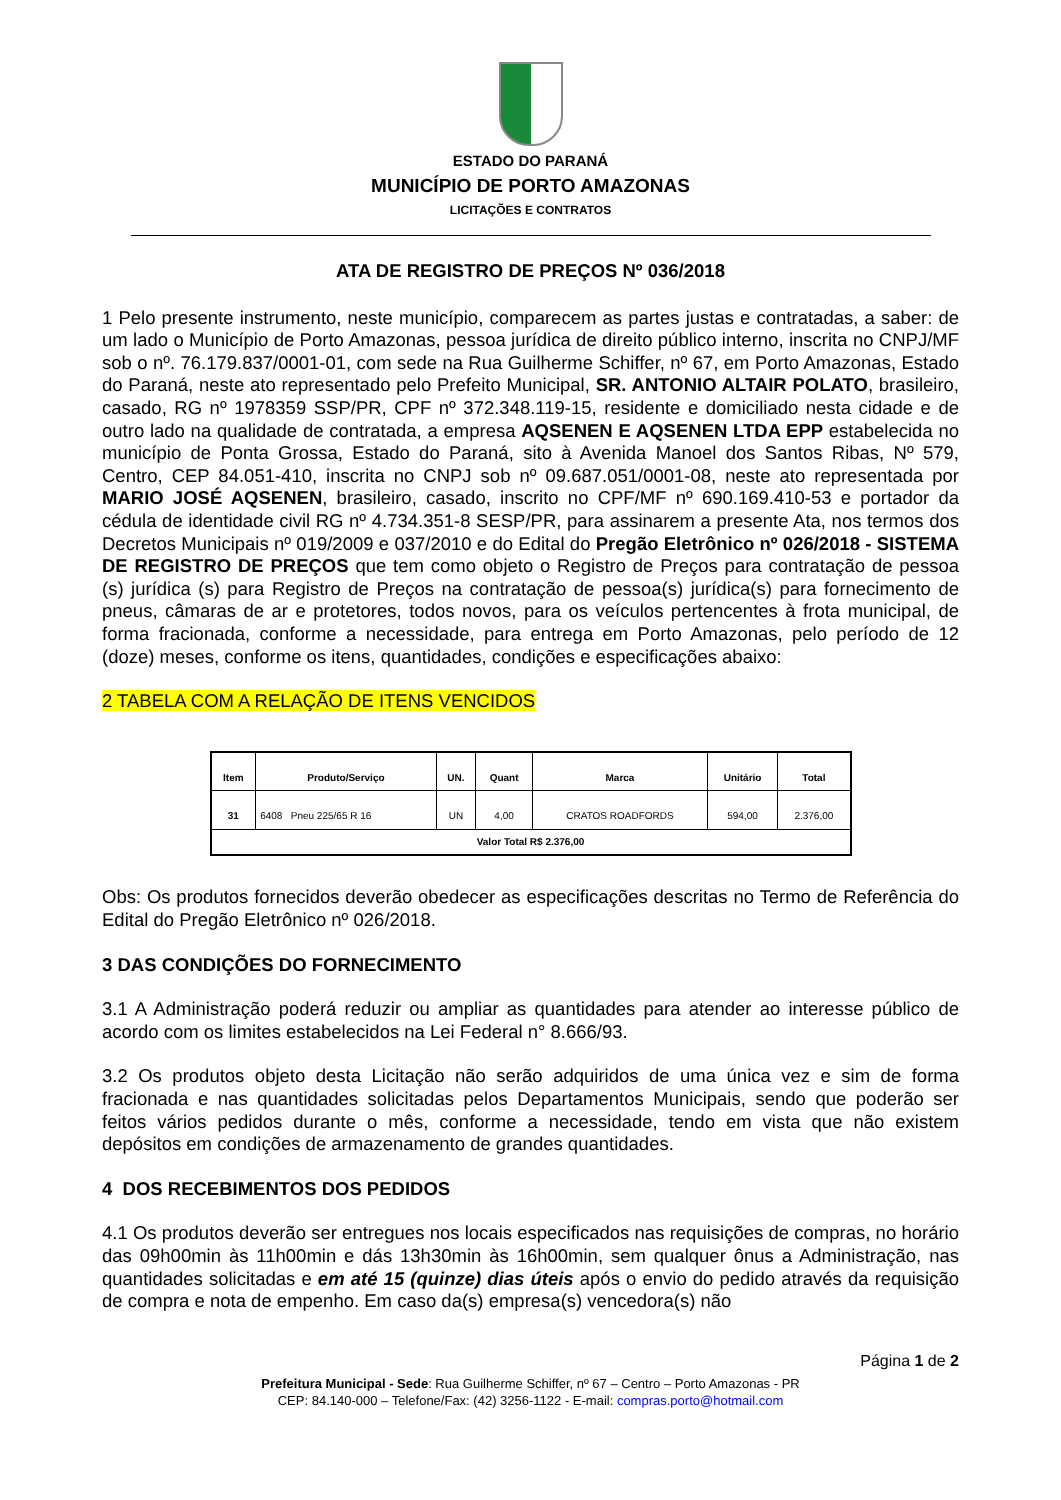ESTADO DO PARANÁ
MUNICÍPIO DE PORTO AMAZONAS
LICITAÇÕES E CONTRATOS
ATA DE REGISTRO DE PREÇOS Nº 036/2018
1 Pelo presente instrumento, neste município, comparecem as partes justas e contratadas, a saber: de um lado o Município de Porto Amazonas, pessoa jurídica de direito público interno, inscrita no CNPJ/MF sob o nº. 76.179.837/0001-01, com sede na Rua Guilherme Schiffer, nº 67, em Porto Amazonas, Estado do Paraná, neste ato representado pelo Prefeito Municipal, SR. ANTONIO ALTAIR POLATO, brasileiro, casado, RG nº 1978359 SSP/PR, CPF nº 372.348.119-15, residente e domiciliado nesta cidade e de outro lado na qualidade de contratada, a empresa AQSENEN E AQSENEN LTDA EPP estabelecida no município de Ponta Grossa, Estado do Paraná, sito à Avenida Manoel dos Santos Ribas, Nº 579, Centro, CEP 84.051-410, inscrita no CNPJ sob nº 09.687.051/0001-08, neste ato representada por MARIO JOSÉ AQSENEN, brasileiro, casado, inscrito no CPF/MF nº 690.169.410-53 e portador da cédula de identidade civil RG nº 4.734.351-8 SESP/PR, para assinarem a presente Ata, nos termos dos Decretos Municipais nº 019/2009 e 037/2010 e do Edital do Pregão Eletrônico nº 026/2018 - SISTEMA DE REGISTRO DE PREÇOS que tem como objeto o Registro de Preços para contratação de pessoa (s) jurídica (s) para Registro de Preços na contratação de pessoa(s) jurídica(s) para fornecimento de pneus, câmaras de ar e protetores, todos novos, para os veículos pertencentes à frota municipal, de forma fracionada, conforme a necessidade, para entrega em Porto Amazonas, pelo período de 12 (doze) meses, conforme os itens, quantidades, condições e especificações abaixo:
2 TABELA COM A RELAÇÃO DE ITENS VENCIDOS
| Item | Produto/Serviço | UN. | Quant | Marca | Unitário | Total |
| --- | --- | --- | --- | --- | --- | --- |
| 31 | 6408 Pneu 225/65 R 16 | UN | 4,00 | CRATOS ROADFORDS | 594,00 | 2.376,00 |
| Valor Total R$ 2.376,00 | | | | | | |
Obs: Os produtos fornecidos deverão obedecer as especificações descritas no Termo de Referência do Edital do Pregão Eletrônico nº 026/2018.
3 DAS CONDIÇÕES DO FORNECIMENTO
3.1 A Administração poderá reduzir ou ampliar as quantidades para atender ao interesse público de acordo com os limites estabelecidos na Lei Federal n° 8.666/93.
3.2 Os produtos objeto desta Licitação não serão adquiridos de uma única vez e sim de forma fracionada e nas quantidades solicitadas pelos Departamentos Municipais, sendo que poderão ser feitos vários pedidos durante o mês, conforme a necessidade, tendo em vista que não existem depósitos em condições de armazenamento de grandes quantidades.
4 DOS RECEBIMENTOS DOS PEDIDOS
4.1 Os produtos deverão ser entregues nos locais especificados nas requisições de compras, no horário das 09h00min às 11h00min e dás 13h30min às 16h00min, sem qualquer ônus a Administração, nas quantidades solicitadas e em até 15 (quinze) dias úteis após o envio do pedido através da requisição de compra e nota de empenho. Em caso da(s) empresa(s) vencedora(s) não
Página 1 de 2
Prefeitura Municipal - Sede: Rua Guilherme Schiffer, nº 67 – Centro – Porto Amazonas - PR
CEP: 84.140-000 – Telefone/Fax: (42) 3256-1122 - E-mail: compras.porto@hotmail.com